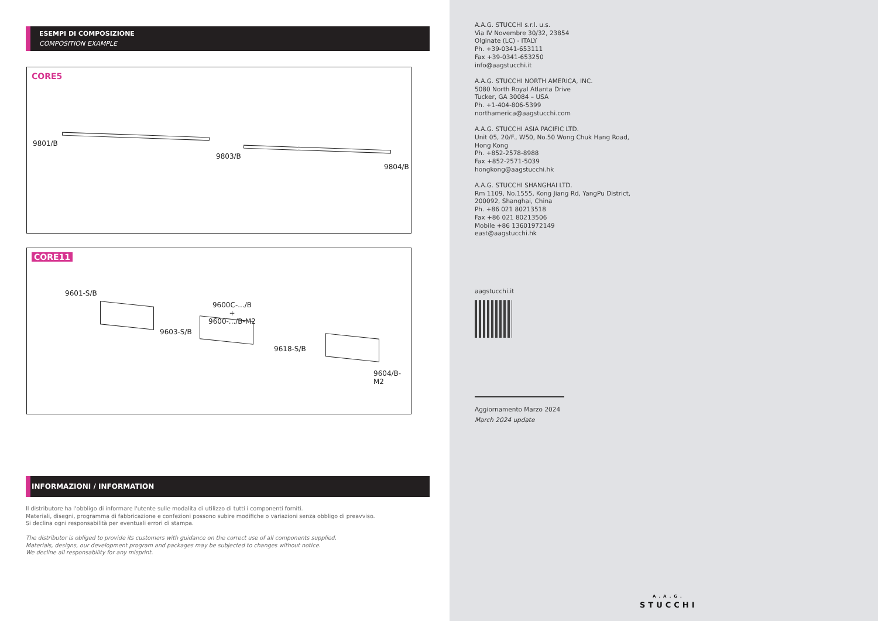ESEMPI DI COMPOSIZIONE
COMPOSITION EXAMPLE
CORE5
9801/B
9803/B
9804/B
CORE11
9601-S/B
9600C-.../B
+
9600-.../B-M2
9603-S/B
9618-S/B
9604/B-M2
INFORMAZIONI / INFORMATION
Il distributore ha l'obbligo di informare l'utente sulle modalita di utilizzo di tutti i componenti forniti.
Materiali, disegni, programma di fabbricazione e confezioni possono subire modifiche o variazioni senza obbligo di preavviso.
Si declina ogni responsabilità per eventuali errori di stampa.
The distributor is obliged to provide its customers with guidance on the correct use of all components supplied.
Materials, designs, our development program and packages may be subjected to changes without notice.
We decline all responsability for any misprint.
A.A.G. STUCCHI s.r.l. u.s.
Via IV Novembre 30/32, 23854
Olginate (LC) - ITALY
Ph. +39-0341-653111
Fax +39-0341-653250
info@aagstucchi.it
A.A.G. STUCCHI NORTH AMERICA, INC.
5080 North Royal Atlanta Drive
Tucker, GA 30084 – USA
Ph. +1-404-806-5399
northamerica@aagstucchi.com
A.A.G. STUCCHI ASIA PACIFIC LTD.
Unit 05, 20/F., W50, No.50 Wong Chuk Hang Road,
Hong Kong
Ph. +852-2578-8988
Fax +852-2571-5039
hongkong@aagstucchi.hk
A.A.G. STUCCHI SHANGHAI LTD.
Rm 1109, No.1555, Kong Jiang Rd, YangPu District,
200092, Shanghai, China
Ph. +86 021 80213518
Fax +86 021 80213506
Mobile +86 13601972149
east@aagstucchi.hk
aagstucchi.it
Aggiornamento Marzo 2024
March 2024 update
A.A.G.
STUCCHI